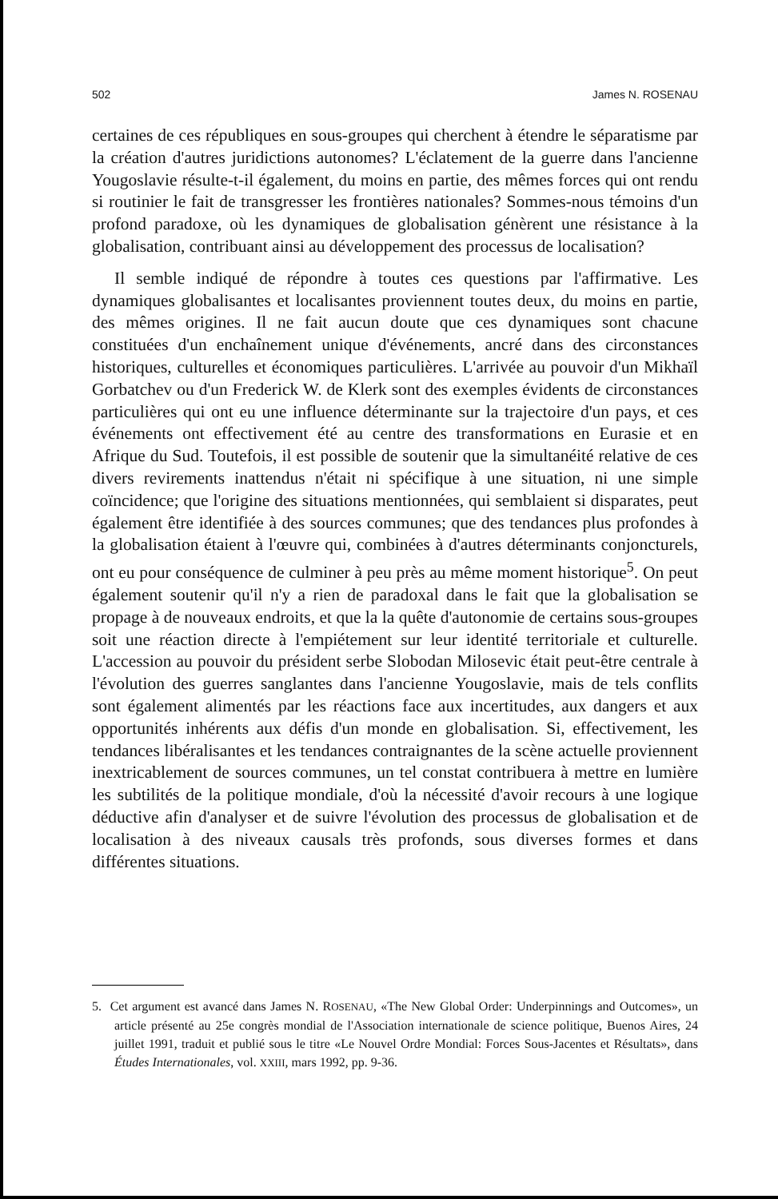502 James N. ROSENAU
certaines de ces républiques en sous-groupes qui cherchent à étendre le séparatisme par la création d'autres juridictions autonomes? L'éclatement de la guerre dans l'ancienne Yougoslavie résulte-t-il également, du moins en partie, des mêmes forces qui ont rendu si routinier le fait de transgresser les frontières nationales? Sommes-nous témoins d'un profond paradoxe, où les dynamiques de globalisation génèrent une résistance à la globalisation, contribuant ainsi au développement des processus de localisation?
Il semble indiqué de répondre à toutes ces questions par l'affirmative. Les dynamiques globalisantes et localisantes proviennent toutes deux, du moins en partie, des mêmes origines. Il ne fait aucun doute que ces dynamiques sont chacune constituées d'un enchaînement unique d'événements, ancré dans des circonstances historiques, culturelles et économiques particulières. L'arrivée au pouvoir d'un Mikhaïl Gorbatchev ou d'un Frederick W. de Klerk sont des exemples évidents de circonstances particulières qui ont eu une influence déterminante sur la trajectoire d'un pays, et ces événements ont effectivement été au centre des transformations en Eurasie et en Afrique du Sud. Toutefois, il est possible de soutenir que la simultanéité relative de ces divers revirements inattendus n'était ni spécifique à une situation, ni une simple coïncidence; que l'origine des situations mentionnées, qui semblaient si disparates, peut également être identifiée à des sources communes; que des tendances plus profondes à la globalisation étaient à l'œuvre qui, combinées à d'autres déterminants conjoncturels, ont eu pour conséquence de culminer à peu près au même moment historique<sup>5</sup>. On peut également soutenir qu'il n'y a rien de paradoxal dans le fait que la globalisation se propage à de nouveaux endroits, et que la la quête d'autonomie de certains sous-groupes soit une réaction directe à l'empiétement sur leur identité territoriale et culturelle. L'accession au pouvoir du président serbe Slobodan Milosevic était peut-être centrale à l'évolution des guerres sanglantes dans l'ancienne Yougoslavie, mais de tels conflits sont également alimentés par les réactions face aux incertitudes, aux dangers et aux opportunités inhérents aux défis d'un monde en globalisation. Si, effectivement, les tendances libéralisantes et les tendances contraignantes de la scène actuelle proviennent inextricablement de sources communes, un tel constat contribuera à mettre en lumière les subtilités de la politique mondiale, d'où la nécessité d'avoir recours à une logique déductive afin d'analyser et de suivre l'évolution des processus de globalisation et de localisation à des niveaux causals très profonds, sous diverses formes et dans différentes situations.
5. Cet argument est avancé dans James N. ROSENAU, «The New Global Order: Underpinnings and Outcomes», un article présenté au 25e congrès mondial de l'Association internationale de science politique, Buenos Aires, 24 juillet 1991, traduit et publié sous le titre «Le Nouvel Ordre Mondial: Forces Sous-Jacentes et Résultats», dans Études Internationales, vol. XXIII, mars 1992, pp. 9-36.